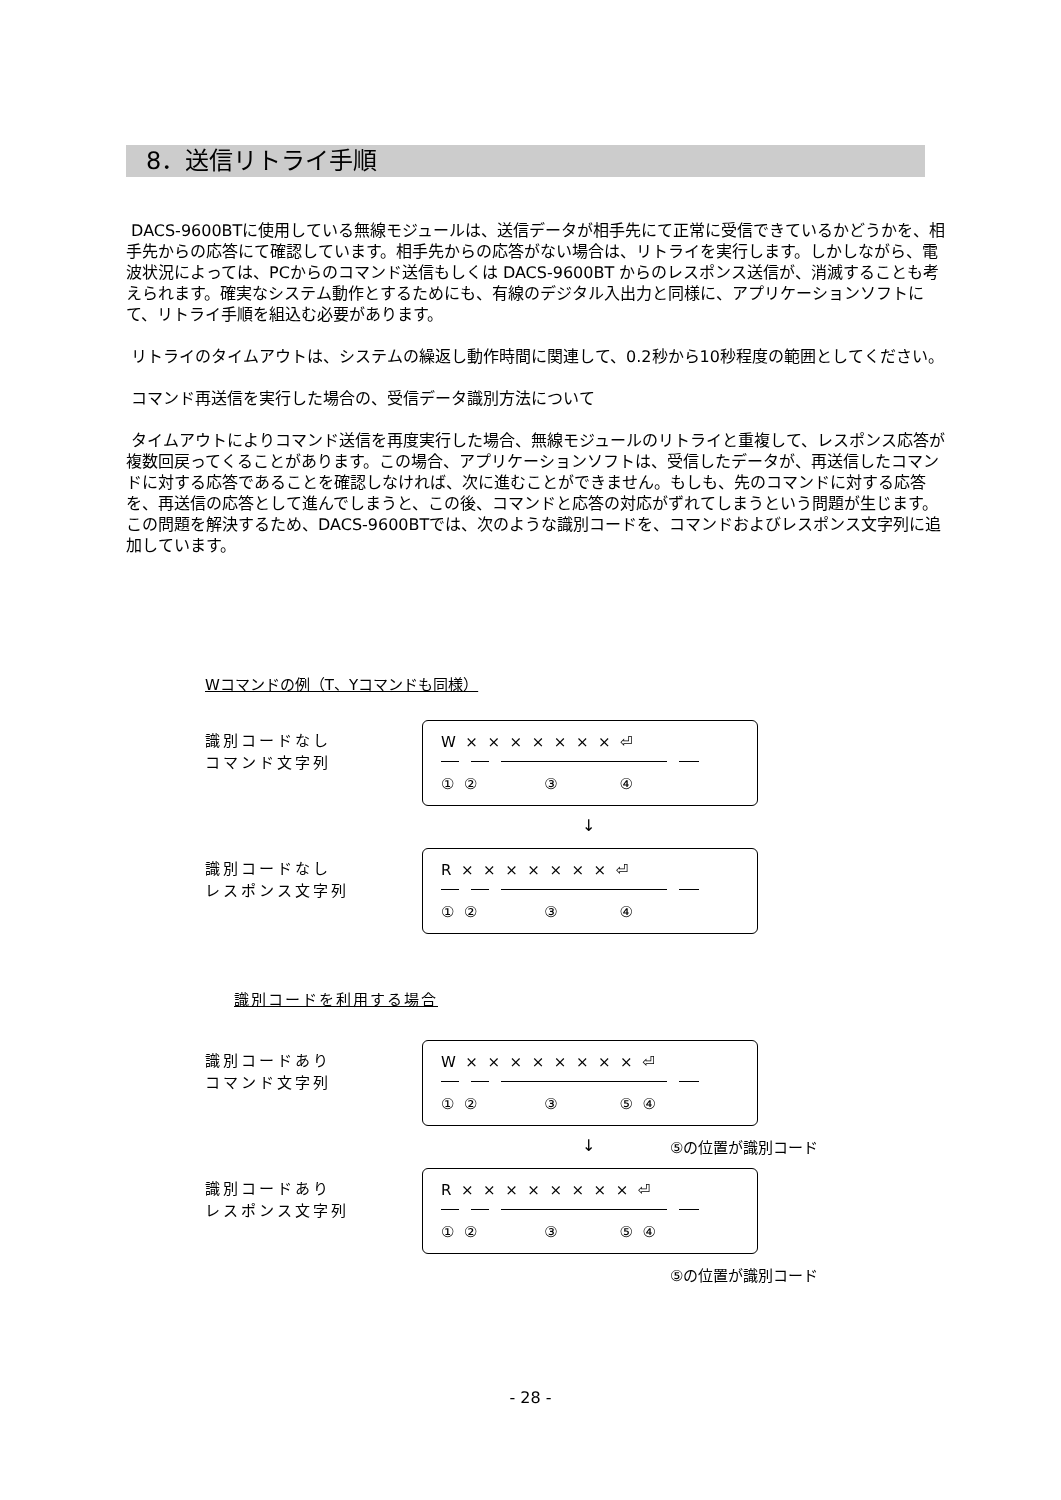8．送信リトライ手順
DACS-9600BTに使用している無線モジュールは、送信データが相手先にて正常に受信できているかどうかを、相手先からの応答にて確認しています。相手先からの応答がない場合は、リトライを実行します。しかしながら、電波状況によっては、PCからのコマンド送信もしくは DACS-9600BT からのレスポンス送信が、消滅することも考えられます。確実なシステム動作とするためにも、有線のデジタル入出力と同様に、アプリケーションソフトにて、リトライ手順を組込む必要があります。
リトライのタイムアウトは、システムの繰返し動作時間に関連して、0.2秒から10秒程度の範囲としてください。
コマンド再送信を実行した場合の、受信データ識別方法について
タイムアウトによりコマンド送信を再度実行した場合、無線モジュールのリトライと重複して、レスポンス応答が複数回戻ってくることがあります。この場合、アプリケーションソフトは、受信したデータが、再送信したコマンドに対する応答であることを確認しなければ、次に進むことができません。もしも、先のコマンドに対する応答を、再送信の応答として進んでしまうと、この後、コマンドと応答の対応がずれてしまうという問題が生じます。この問題を解決するため、DACS-9600BTでは、次のような識別コードを、コマンドおよびレスポンス文字列に追加しています。
Wコマンドの例（T、Yコマンドも同様）
識別コードなし
コマンド文字列
W × × × × × × × ⏎
① ② ③ ④
↓
識別コードなし
レスポンス文字列
R × × × × × × × ⏎
① ② ③ ④
識別コードを利用する場合
識別コードあり
コマンド文字列
W × × × × × × × × ⏎
① ② ③ ⑤ ④
↓ ⑤の位置が識別コード
識別コードあり
レスポンス文字列
R × × × × × × × × ⏎
① ② ③ ⑤ ④
⑤の位置が識別コード
- 28 -